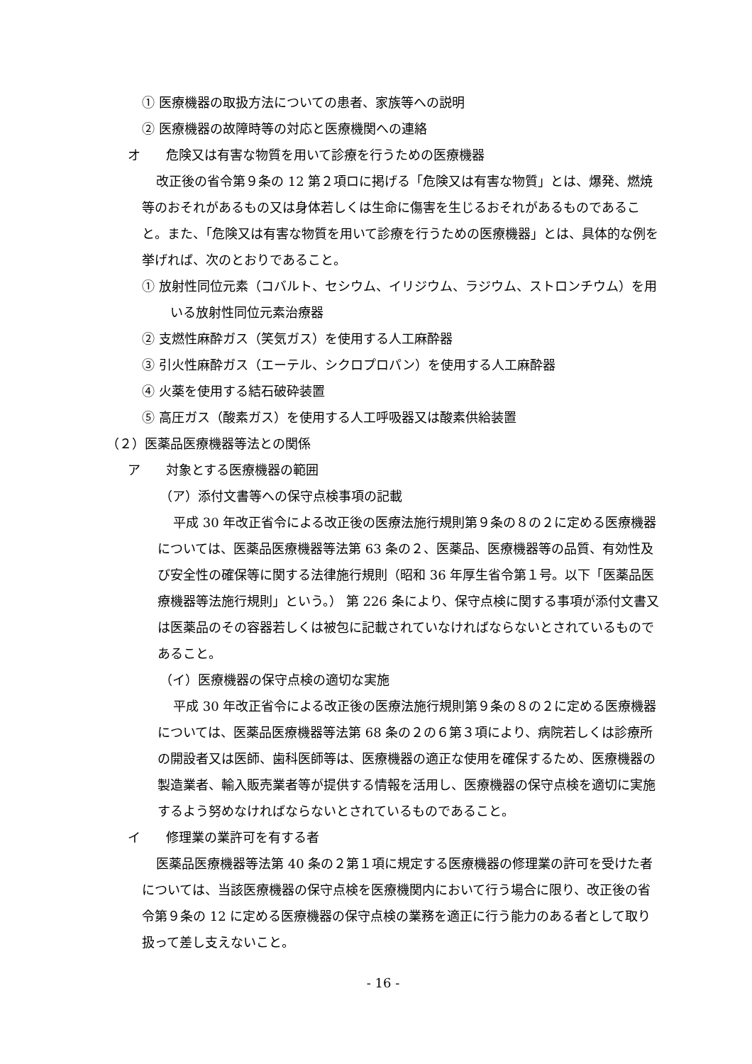① 医療機器の取扱方法についての患者、家族等への説明
② 医療機器の故障時等の対応と医療機関への連絡
オ　　危険又は有害な物質を用いて診療を行うための医療機器
改正後の省令第９条の 12 第２項ロに掲げる「危険又は有害な物質」とは、爆発、燃焼等のおそれがあるもの又は身体若しくは生命に傷害を生じるおそれがあるものであること。また、「危険又は有害な物質を用いて診療を行うための医療機器」とは、具体的な例を挙げれば、次のとおりであること。
① 放射性同位元素（コバルト、セシウム、イリジウム、ラジウム、ストロンチウム）を用いる放射性同位元素治療器
② 支燃性麻酔ガス（笑気ガス）を使用する人工麻酔器
③ 引火性麻酔ガス（エーテル、シクロプロパン）を使用する人工麻酔器
④ 火薬を使用する結石破砕装置
⑤ 高圧ガス（酸素ガス）を使用する人工呼吸器又は酸素供給装置
（２）医薬品医療機器等法との関係
ア　　対象とする医療機器の範囲
（ア）添付文書等への保守点検事項の記載
平成 30 年改正省令による改正後の医療法施行規則第９条の８の２に定める医療機器については、医薬品医療機器等法第 63 条の２、医薬品、医療機器等の品質、有効性及び安全性の確保等に関する法律施行規則（昭和 36 年厚生省令第１号。以下「医薬品医療機器等法施行規則」という。） 第 226 条により、保守点検に関する事項が添付文書又は医薬品のその容器若しくは被包に記載されていなければならないとされているものであること。
（イ）医療機器の保守点検の適切な実施
平成 30 年改正省令による改正後の医療法施行規則第９条の８の２に定める医療機器については、医薬品医療機器等法第 68 条の２の６第３項により、病院若しくは診療所の開設者又は医師、歯科医師等は、医療機器の適正な使用を確保するため、医療機器の製造業者、輸入販売業者等が提供する情報を活用し、医療機器の保守点検を適切に実施するよう努めなければならないとされているものであること。
イ　　修理業の業許可を有する者
医薬品医療機器等法第 40 条の２第１項に規定する医療機器の修理業の許可を受けた者については、当該医療機器の保守点検を医療機関内において行う場合に限り、改正後の省令第９条の 12 に定める医療機器の保守点検の業務を適正に行う能力のある者として取り扱って差し支えないこと。
- 16 -